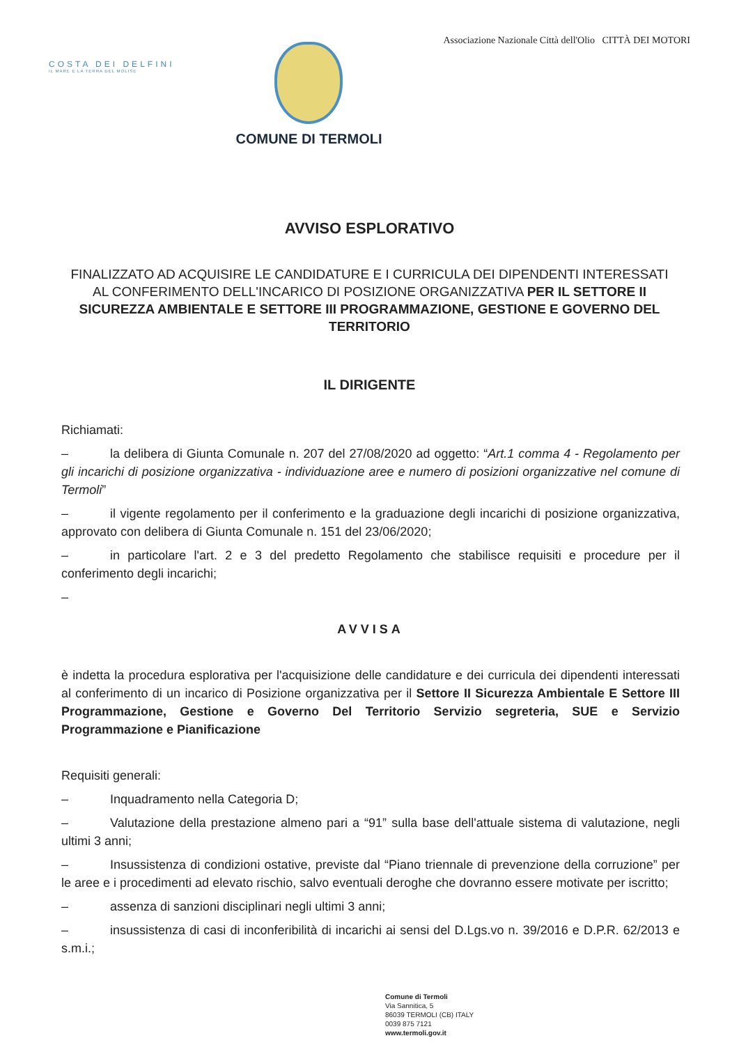COSTA DEI DELFINI
IL MARE E LA TERRA DEL MOLISE
COMUNE DI TERMOLI
Associazione Nazionale Città dell'Olio CITTÀ DEI MOTORI
AVVISO ESPLORATIVO
FINALIZZATO AD ACQUISIRE LE CANDIDATURE E I CURRICULA DEI DIPENDENTI INTERESSATI AL CONFERIMENTO DELL'INCARICO DI POSIZIONE ORGANIZZATIVA PER IL SETTORE II SICUREZZA AMBIENTALE E SETTORE III PROGRAMMAZIONE, GESTIONE E GOVERNO DEL TERRITORIO
IL DIRIGENTE
Richiamati:
– la delibera di Giunta Comunale n. 207 del 27/08/2020 ad oggetto: “Art.1 comma 4 - Regolamento per gli incarichi di posizione organizzativa - individuazione aree e numero di posizioni organizzative nel comune di Termoli”
– il vigente regolamento per il conferimento e la graduazione degli incarichi di posizione organizzativa, approvato con delibera di Giunta Comunale n. 151 del 23/06/2020;
– in particolare l'art. 2 e 3 del predetto Regolamento che stabilisce requisiti e procedure per il conferimento degli incarichi;
–
AVVISA
è indetta la procedura esplorativa per l'acquisizione delle candidature e dei curricula dei dipendenti interessati al conferimento di un incarico di Posizione organizzativa per il Settore II Sicurezza Ambientale E Settore III Programmazione, Gestione e Governo Del Territorio Servizio segreteria, SUE e Servizio Programmazione e Pianificazione
Requisiti generali:
– Inquadramento nella Categoria D;
– Valutazione della prestazione almeno pari a “91” sulla base dell'attuale sistema di valutazione, negli ultimi 3 anni;
– Insussistenza di condizioni ostative, previste dal “Piano triennale di prevenzione della corruzione” per le aree e i procedimenti ad elevato rischio, salvo eventuali deroghe che dovranno essere motivate per iscritto;
– assenza di sanzioni disciplinari negli ultimi 3 anni;
– insussistenza di casi di inconferibilità di incarichi ai sensi del D.Lgs.vo n. 39/2016 e D.P.R. 62/2013 e s.m.i.;
Comune di Termoli
Via Sannitica, 5
86039 TERMOLI (CB) ITALY
0039 875 7121
www.termoli.gov.it